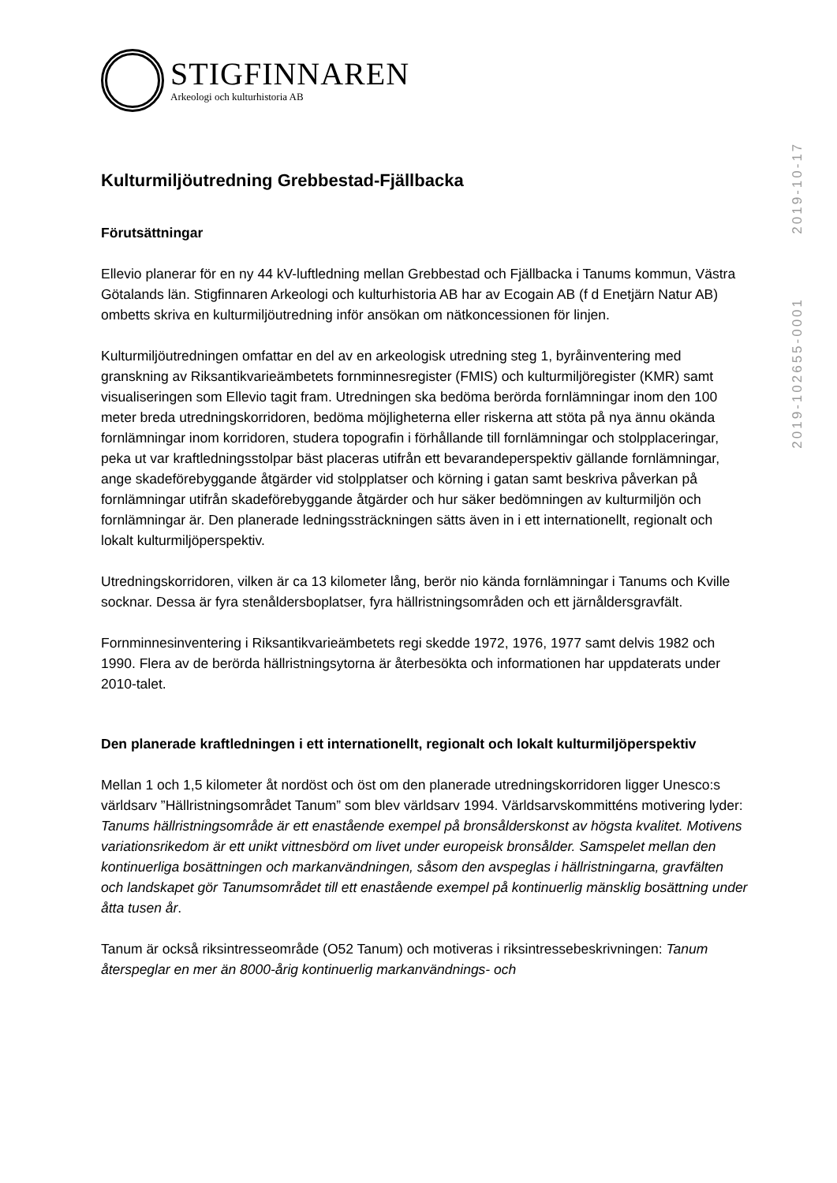STIGFINNAREN
Arkeologi och kulturhistoria AB
Kulturmiljöutredning Grebbestad-Fjällbacka
Förutsättningar
Ellevio planerar för en ny 44 kV-luftledning mellan Grebbestad och Fjällbacka i Tanums kommun, Västra Götalands län. Stigfinnaren Arkeologi och kulturhistoria AB har av Ecogain AB (f d Enetjärn Natur AB) ombetts skriva en kulturmiljöutredning inför ansökan om nätkoncessionen för linjen.
Kulturmiljöutredningen omfattar en del av en arkeologisk utredning steg 1, byråinventering med granskning av Riksantikvarieämbetets fornminnesregister (FMIS) och kulturmiljöregister (KMR) samt visualiseringen som Ellevio tagit fram. Utredningen ska bedöma berörda fornlämningar inom den 100 meter breda utredningskorridoren, bedöma möjligheterna eller riskerna att stöta på nya ännu okända fornlämningar inom korridoren, studera topografin i förhållande till fornlämningar och stolpplaceringar, peka ut var kraftledningsstolpar bäst placeras utifrån ett bevarandeperspektiv gällande fornlämningar, ange skadeförebyggande åtgärder vid stolpplatser och körning i gatan samt beskriva påverkan på fornlämningar utifrån skadeförebyggande åtgärder och hur säker bedömningen av kulturmiljön och fornlämningar är. Den planerade ledningssträckningen sätts även in i ett internationellt, regionalt och lokalt kulturmiljöperspektiv.
Utredningskorridoren, vilken är ca 13 kilometer lång, berör nio kända fornlämningar i Tanums och Kville socknar. Dessa är fyra stenåldersboplatser, fyra hällristningsområden och ett järnåldersgravfält.
Fornminnesinventering i Riksantikvarieämbetets regi skedde 1972, 1976, 1977 samt delvis 1982 och 1990. Flera av de berörda hällristningsytorna är återbesökta och informationen har uppdaterats under 2010-talet.
Den planerade kraftledningen i ett internationellt, regionalt och lokalt kulturmiljöperspektiv
Mellan 1 och 1,5 kilometer åt nordöst och öst om den planerade utredningskorridoren ligger Unesco:s världsarv ”Hällristningsområdet Tanum” som blev världsarv 1994. Världsarvskommitténs motivering lyder: Tanums hällristningsområde är ett enastående exempel på bronsålderskonst av högsta kvalitet. Motivens variationsrikedom är ett unikt vittnesbörd om livet under europeisk bronsålder. Samspelet mellan den kontinuerliga bosättningen och markanvändningen, såsom den avspeglas i hällristningarna, gravfälten och landskapet gör Tanumsområdet till ett enastående exempel på kontinuerlig mänsklig bosättning under åtta tusen år.
Tanum är också riksintresseområde (O52 Tanum) och motiveras i riksintressebeskrivningen: Tanum återspeglar en mer än 8000-årig kontinuerlig markanvändnings- och
2019-102655-0001 2019-10-17